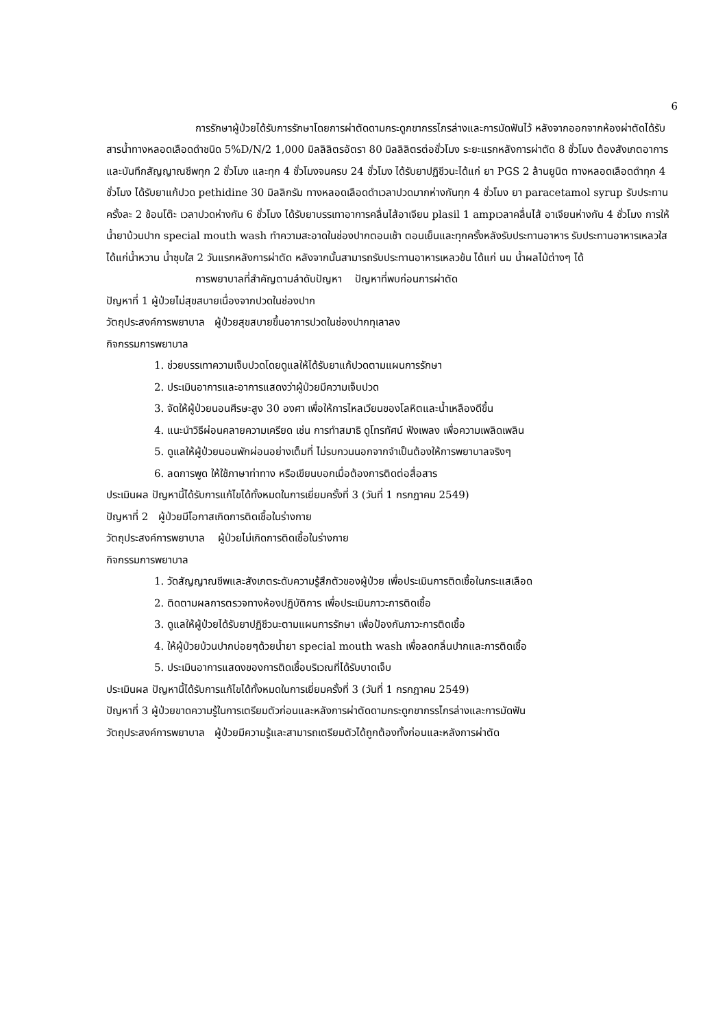6
การรักษาผู้ป่วยได้รับการรักษาโดยการผ่าตัดดามกระดูกขากรรไกรล่างและการมัดฟันไว้ หลังจากออกจากห้องผ่าตัดได้รับสารน้ำทางหลอดเลือดดำชนิด 5%D/N/2 1,000 มิลลิลิตรอัตรา 80 มิลลิลิตรต่อชั่วโมง ระยะแรกหลังการผ่าตัด 8 ชั่วโมง ต้องสังเกตอาการและบันทึกสัญญาณชีพทุก 2 ชั่วโมง และทุก 4 ชั่วโมงจนครบ 24 ชั่วโมง ได้รับยาปฏิชีวนะได้แก่ ยา PGS 2 ล้านยูนิต ทางหลอดเลือดดำทุก 4 ชั่วโมง ได้รับยาแก้ปวด pethidine 30 มิลลิกรัม ทางหลอดเลือดดำเวลาปวดมากห่างกันทุก 4 ชั่วโมง ยา paracetamol syrup รับประทานครั้งละ 2 ช้อนโต๊ะ เวลาปวดห่างกัน 6 ชั่วโมง ได้รับยาบรรเทาอาการคลื่นไส้อาเจียน plasil 1 ampเวลาคลื่นไส้ อาเจียนห่างกัน 4 ชั่วโมง การให้น้ำยาบ้วนปาก special mouth wash ทำความสะอาดในช่องปากตอนเช้า ตอนเย็นและทุกครั้งหลังรับประทานอาหาร รับประทานอาหารเหลวใสได้แก่น้ำหวาน น้ำซุบใส 2 วันแรกหลังการผ่าตัด หลังจากนั้นสามารถรับประทานอาหารเหลวข้น ได้แก่ นม น้ำผลไม้ต่างๆ ได้
การพยาบาลที่สำคัญตามลำดับปัญหา ปัญหาที่พบก่อนการผ่าตัด
ปัญหาที่ 1 ผู้ป่วยไม่สุขสบายเนื่องจากปวดในช่องปาก
วัตถุประสงค์การพยาบาล ผู้ป่วยสุขสบายขึ้นอาการปวดในช่องปากทุเลาลง
กิจกรรมการพยาบาล
1. ช่วยบรรเทาความเจ็บปวดโดยดูแลให้ได้รับยาแก้ปวดตามแผนการรักษา
2. ประเมินอาการและอาการแสดงว่าผู้ป่วยมีความเจ็บปวด
3. จัดให้ผู้ป่วยนอนศีรษะสูง 30 องศา เพื่อให้การไหลเวียนของโลหิตและน้ำเหลืองดีขึ้น
4. แนะนำวิธีผ่อนคลายความเครียด เช่น การทำสมาธิ ดูโทรทัศน์ ฟังเพลง เพื่อความเพลิดเพลิน
5. ดูแลให้ผู้ป่วยนอนพักผ่อนอย่างเต็มที่ ไม่รบกวนนอกจากจำเป็นต้องให้การพยาบาลจริงๆ
6. ลดการพูด ให้ใช้ภาษาท่าทาง หรือเขียนบอกเมื่อต้องการติดต่อสื่อสาร
ประเมินผล ปัญหานี้ได้รับการแก้ไขได้ทั้งหมดในการเยี่ยมครั้งที่ 3 (วันที่ 1 กรกฎาคม 2549)
ปัญหาที่ 2 ผู้ป่วยมีโอกาสเกิดการติดเชื้อในร่างกาย
วัตถุประสงค์การพยาบาล ผู้ป่วยไม่เกิดการติดเชื้อในร่างกาย
กิจกรรมการพยาบาล
1. วัดสัญญาณชีพและสังเกตระดับความรู้สึกตัวของผู้ป่วย เพื่อประเมินการติดเชื้อในกระแสเลือด
2. ติดตามผลการตรวจทางห้องปฏิบัติการ เพื่อประเมินภาวะการติดเชื้อ
3. ดูแลให้ผู้ป่วยได้รับยาปฏิชีวนะตามแผนการรักษา เพื่อป้องกันภาวะการติดเชื้อ
4. ให้ผู้ป่วยบ้วนปากบ่อยๆด้วยน้ำยา special mouth wash เพื่อลดกลิ่นปากและการติดเชื้อ
5. ประเมินอาการแสดงของการติดเชื้อบริเวณที่ได้รับบาดเจ็บ
ประเมินผล ปัญหานี้ได้รับการแก้ไขได้ทั้งหมดในการเยี่ยมครั้งที่ 3 (วันที่ 1 กรกฎาคม 2549)
ปัญหาที่ 3 ผู้ป่วยขาดความรู้ในการเตรียมตัวก่อนและหลังการผ่าตัดดามกระดูกขากรรไกรล่างและการมัดฟัน
วัตถุประสงค์การพยาบาล ผู้ป่วยมีความรู้และสามารถเตรียมตัวได้ถูกต้องทั้งก่อนและหลังการผ่าตัด